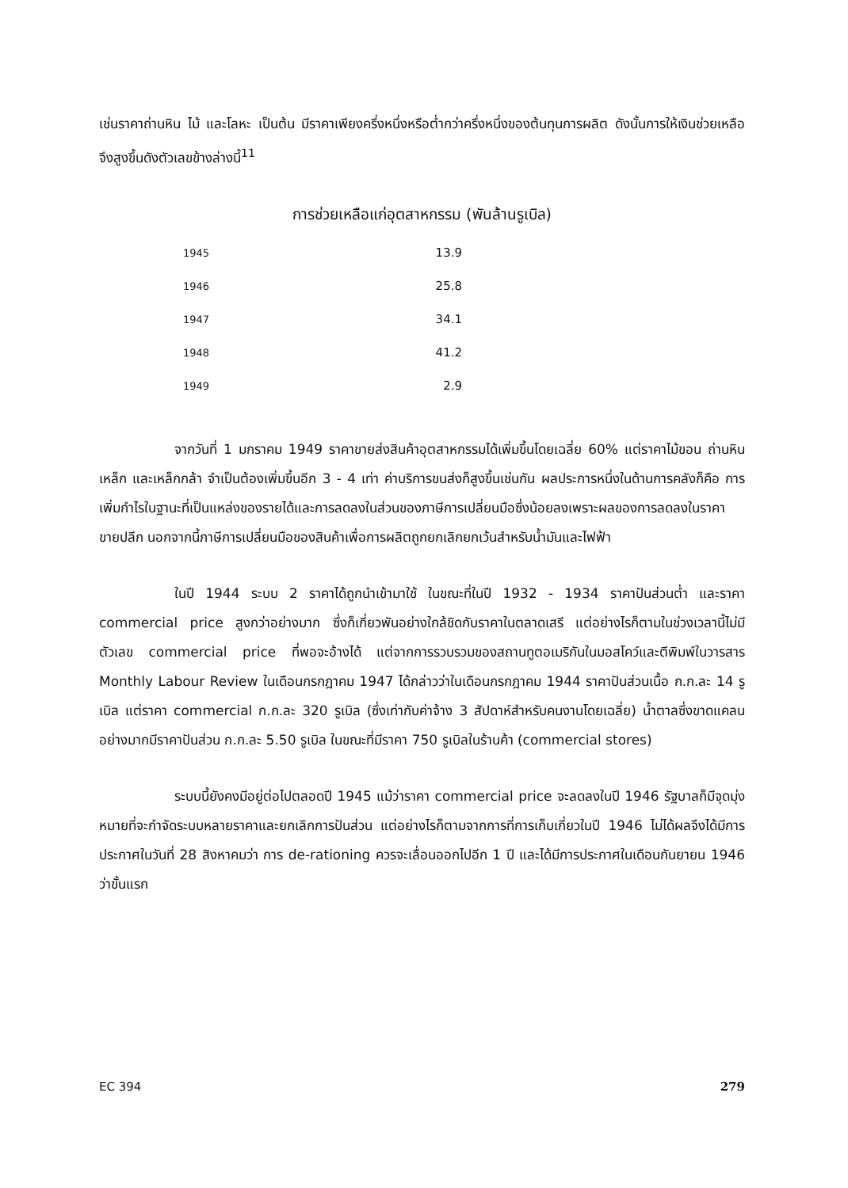เช่นราคาถ่านหิน ไม้ และโลหะ เป็นต้น มีราคาเพียงครึ่งหนึ่งหรือต่ำกว่าครึ่งหนึ่งของต้นทุนการผลิต ดังนั้นการให้เงินช่วยเหลือจึงสูงขึ้นดังตัวเลขข้างล่างนี้<sup>11</sup>
การช่วยเหลือแก่อุตสาหกรรม (พันล้านรูเบิล)
| 1945 | 13.9 |
| 1946 | 25.8 |
| 1947 | 34.1 |
| 1948 | 41.2 |
| 1949 | 2.9 |
จากวันที่ 1 มกราคม 1949 ราคาขายส่งสินค้าอุตสาหกรรมได้เพิ่มขึ้นโดยเฉลี่ย 60% แต่ราคาไม้ขอน ถ่านหิน เหล็ก และเหล็กกล้า จำเป็นต้องเพิ่มขึ้นอีก 3 - 4 เท่า ค่าบริการขนส่งก็สูงขึ้นเช่นกัน ผลประการหนึ่งในด้านการคลังก็คือ การเพิ่มกำไรในฐานะที่เป็นแหล่งของรายได้และการลดลงในส่วนของภาษีการเปลี่ยนมือซึ่งน้อยลงเพราะผลของการลดลงในราคาขายปลีก นอกจากนี้ภาษีการเปลี่ยนมือของสินค้าเพื่อการผลิตถูกยกเลิกยกเว้นสำหรับน้ำมันและไฟฟ้า
ในปี 1944 ระบบ 2 ราคาได้ถูกนำเข้ามาใช้ ในขณะที่ในปี 1932 - 1934 ราคาปันส่วนต่ำ และราคา commercial price สูงกว่าอย่างมาก ซึ่งก็เกี่ยวพันอย่างใกล้ชิดกับราคาในตลาดเสรี แต่อย่างไรก็ตามในช่วงเวลานี้ไม่มีตัวเลข commercial price ที่พอจะอ้างได้ แต่จากการรวบรวมของสถานทูตอเมริกันในมอสโคว์และตีพิมพ์ในวารสาร Monthly Labour Review ในเดือนกรกฎาคม 1947 ได้กล่าวว่าในเดือนกรกฎาคม 1944 ราคาปันส่วนเนื้อ ก.ก.ละ 14 รูเบิล แต่ราคา commercial ก.ก.ละ 320 รูเบิล (ซึ่งเท่ากับค่าจ้าง 3 สัปดาห์สำหรับคนงานโดยเฉลี่ย) น้ำตาลซึ่งขาดแคลนอย่างมากมีราคาปันส่วน ก.ก.ละ 5.50 รูเบิล ในขณะที่มีราคา 750 รูเบิลในร้านค้า (commercial stores)
ระบบนี้ยังคงมีอยู่ต่อไปตลอดปี 1945 แม้ว่าราคา commercial price จะลดลงในปี 1946 รัฐบาลก็มีจุดมุ่งหมายที่จะกำจัดระบบหลายราคาและยกเลิกการปันส่วน แต่อย่างไรก็ตามจากการที่การเก็บเกี่ยวในปี 1946 ไม่ได้ผลจึงได้มีการประกาศในวันที่ 28 สิงหาคมว่า การ de-rationing ควรจะเลื่อนออกไปอีก 1 ปี และได้มีการประกาศในเดือนกันยายน 1946 ว่าขั้นแรก
EC 394 279